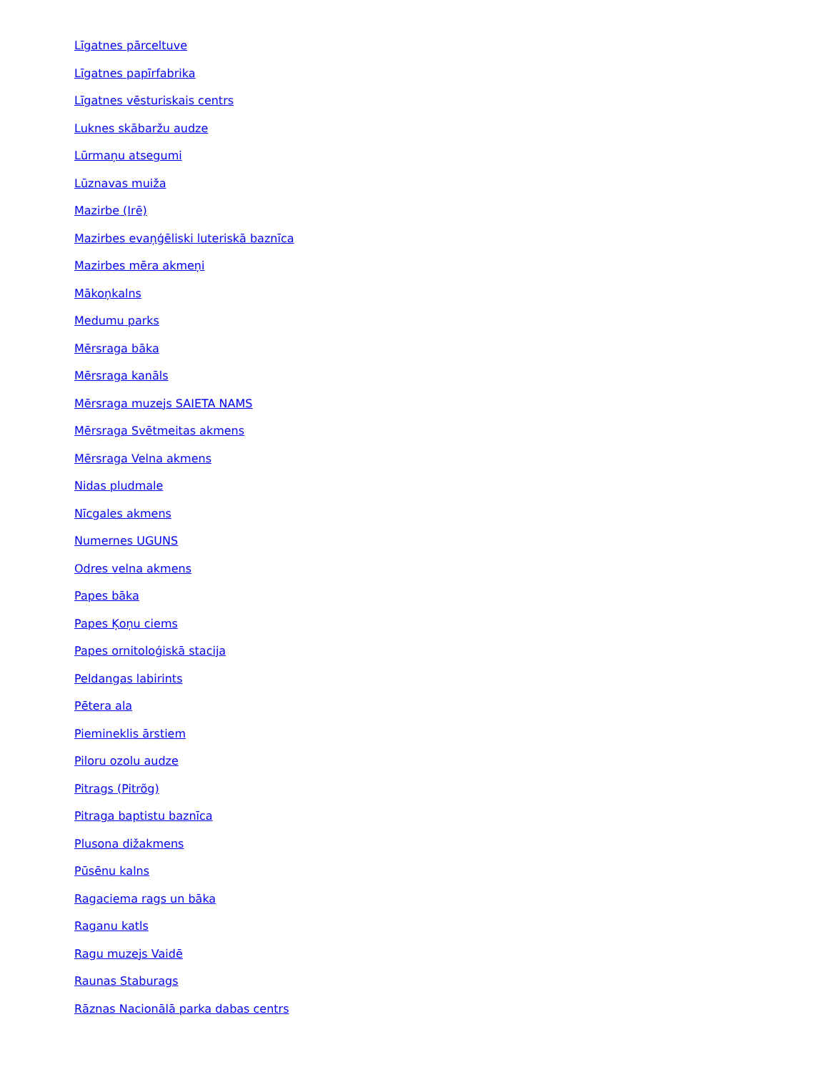Līgatnes pārceltuve
Līgatnes papīrfabrika
Līgatnes vēsturiskais centrs
Luknes skābaržu audze
Lūrmaņu atsegumi
Lūznavas muiža
Mazirbe (Irē)
Mazirbes evaņģēliski luteriskā baznīca
Mazirbes mēra akmeņi
Mākoņkalns
Medumu parks
Mērsraga bāka
Mērsraga kanāls
Mērsraga muzejs SAIETA NAMS
Mērsraga Svētmeitas akmens
Mērsraga Velna akmens
Nidas pludmale
Nīcgales akmens
Numernes UGUNS
Odres velna akmens
Papes bāka
Papes Ķoņu ciems
Papes ornitoloģiskā stacija
Peldangas labirints
Pētera ala
Piemineklis ārstiem
Piloru ozolu audze
Pitrags (Pitrõg)
Pitraga baptistu baznīca
Plusona dižakmens
Pūsēnu kalns
Ragaciema rags un bāka
Raganu katls
Ragu muzejs Vaidē
Raunas Staburags
Rāznas Nacionālā parka dabas centrs